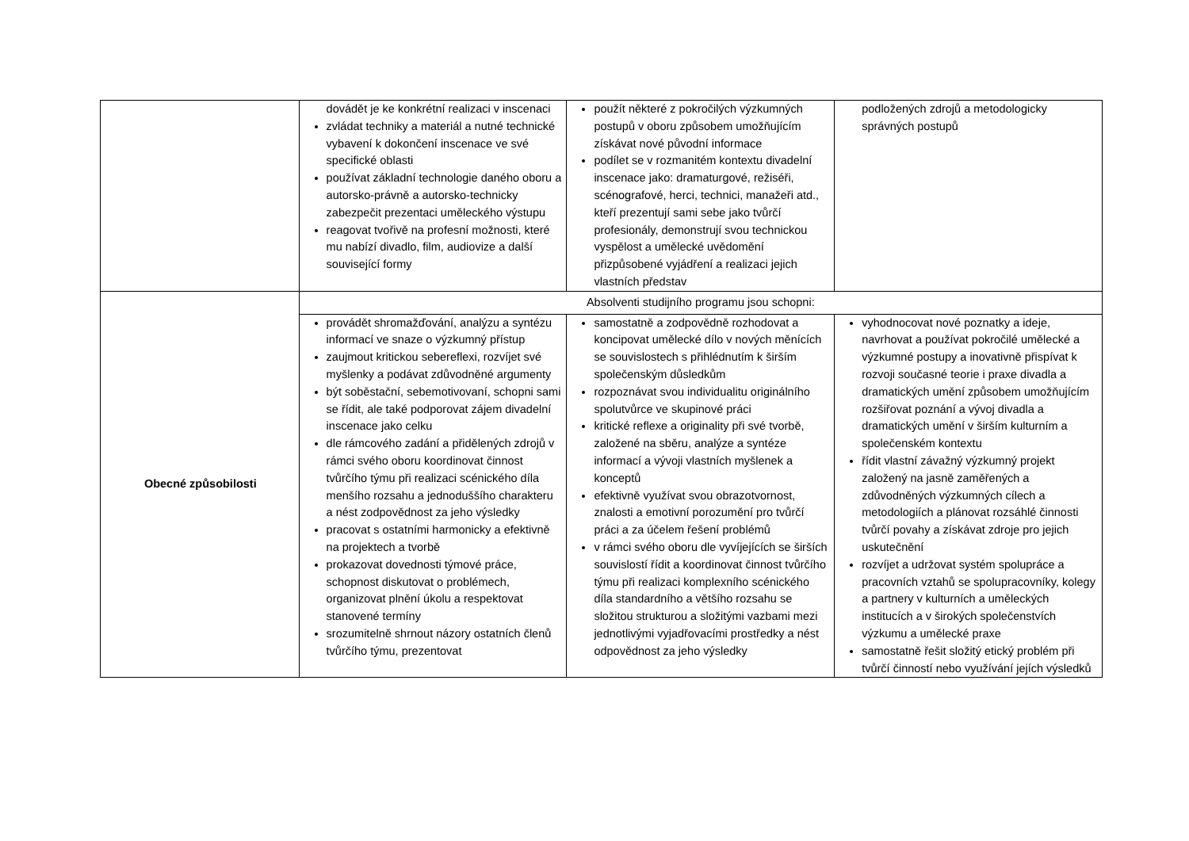| | dovádět je ke konkrétní realizaci v inscenaci zvládat techniky a materiál a nutné technické vybavení k dokončení inscenace ve své specifické oblasti používat základní technologie daného oboru a autorsko-právně a autorsko-technicky zabezpečit prezentaci uměleckého výstupu reagovat tvořivě na profesní možnosti, které mu nabízí divadlo, film, audiovize a další související formy | použít některé z pokročilých výzkumných postupů v oboru způsobem umožňujícím získávat nové původní informace podílet se v rozmanitém kontextu divadelní inscenace jako: dramaturgové, režiséři, scénografové, herci, technici, manažeři atd., kteří prezentují sami sebe jako tvůrčí profesionály, demonstrují svou technickou vyspělost a umělecké uvědomění přizpůsobené vyjádření a realizaci jejich vlastních představ | podložených zdrojů a metodologicky správných postupů |
| Obecné způsobilosti | Absolventi studijního programu jsou schopni: | | |
| | provádět shromažďování, analýzu a syntézu informací ve snaze o výzkumný přístup zaujmout kritickou sebereflexi, rozvíjet své myšlenky a podávat zdůvodněné argumenty být soběstační, sebemotivovaní, schopni sami se řídit, ale také podporovat zájem divadelní inscenace jako celku dle rámcového zadání a přidělených zdrojů v rámci svého oboru koordinovat činnost tvůrčího týmu při realizaci scénického díla menšího rozsahu a jednoduššího charakteru a nést zodpovědnost za jeho výsledky pracovat s ostatními harmonicky a efektivně na projektech a tvorbě prokazovat dovednosti týmové práce, schopnost diskutovat o problémech, organizovat plnění úkolu a respektovat stanovené termíny srozumitelně shrnout názory ostatních členů tvůrčího týmu, prezentovat | samostatně a zodpovědně rozhodovat a koncipovat umělecké dílo v nových měnících se souvislostech s přihlédnutím k širším společenským důsledkům rozpoznávat svou individualitu originálního spolutvůrce ve skupinové práci kritické reflexe a originality při své tvorbě, založené na sběru, analýze a syntéze informací a vývoji vlastních myšlenek a konceptů efektivně využívat svou obrazotvornost, znalosti a emotivní porozumění pro tvůrčí práci a za účelem řešení problémů v rámci svého oboru dle vyvíjejících se širších souvislostí řídit a koordinovat činnost tvůrčího týmu při realizaci komplexního scénického díla standardního a většího rozsahu se složitou strukturou a složitými vazbami mezi jednotlivými vyjadřovacími prostředky a nést odpovědnost za jeho výsledky | vyhodnocovat nové poznatky a ideje, navrhovat a používat pokročilé umělecké a výzkumné postupy a inovativně přispívat k rozvoji současné teorie i praxe divadla a dramatických umění způsobem umožňujícím rozšiřovat poznání a vývoj divadla a dramatických umění v širším kulturním a společenském kontextu řídit vlastní závažný výzkumný projekt založený na jasně zaměřených a zdůvodněných výzkumných cílech a metodologiích a plánovat rozsáhlé činnosti tvůrčí povahy a získávat zdroje pro jejich uskutečnění rozvíjet a udržovat systém spolupráce a pracovních vztahů se spolupracovníky, kolegy a partnery v kulturních a uměleckých institucích a v širokých společenstvích výzkumu a umělecké praxe samostatně řešit složitý etický problém při tvůrčí činností nebo využívání jejích výsledků |